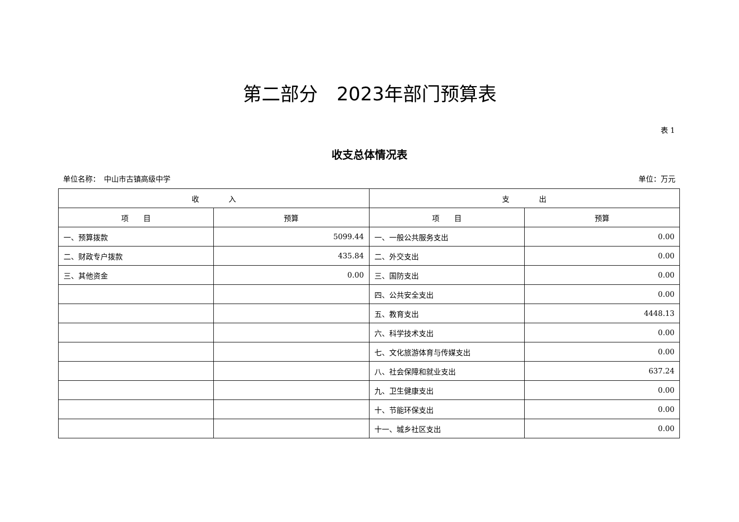第二部分　2023年部门预算表
表 1
收支总体情况表
单位名称：　中山市古镇高级中学 单位：万元
| 收 入 | | 支 出 | |
| --- | --- | --- | --- |
| 项 目 | 预算 | 项 目 | 预算 |
| 一、预算拨款 | 5099.44 | 一、一般公共服务支出 | 0.00 |
| 二、财政专户拨款 | 435.84 | 二、外交支出 | 0.00 |
| 三、其他资金 | 0.00 | 三、国防支出 | 0.00 |
| | | 四、公共安全支出 | 0.00 |
| | | 五、教育支出 | 4448.13 |
| | | 六、科学技术支出 | 0.00 |
| | | 七、文化旅游体育与传媒支出 | 0.00 |
| | | 八、社会保障和就业支出 | 637.24 |
| | | 九、卫生健康支出 | 0.00 |
| | | 十、节能环保支出 | 0.00 |
| | | 十一、城乡社区支出 | 0.00 |